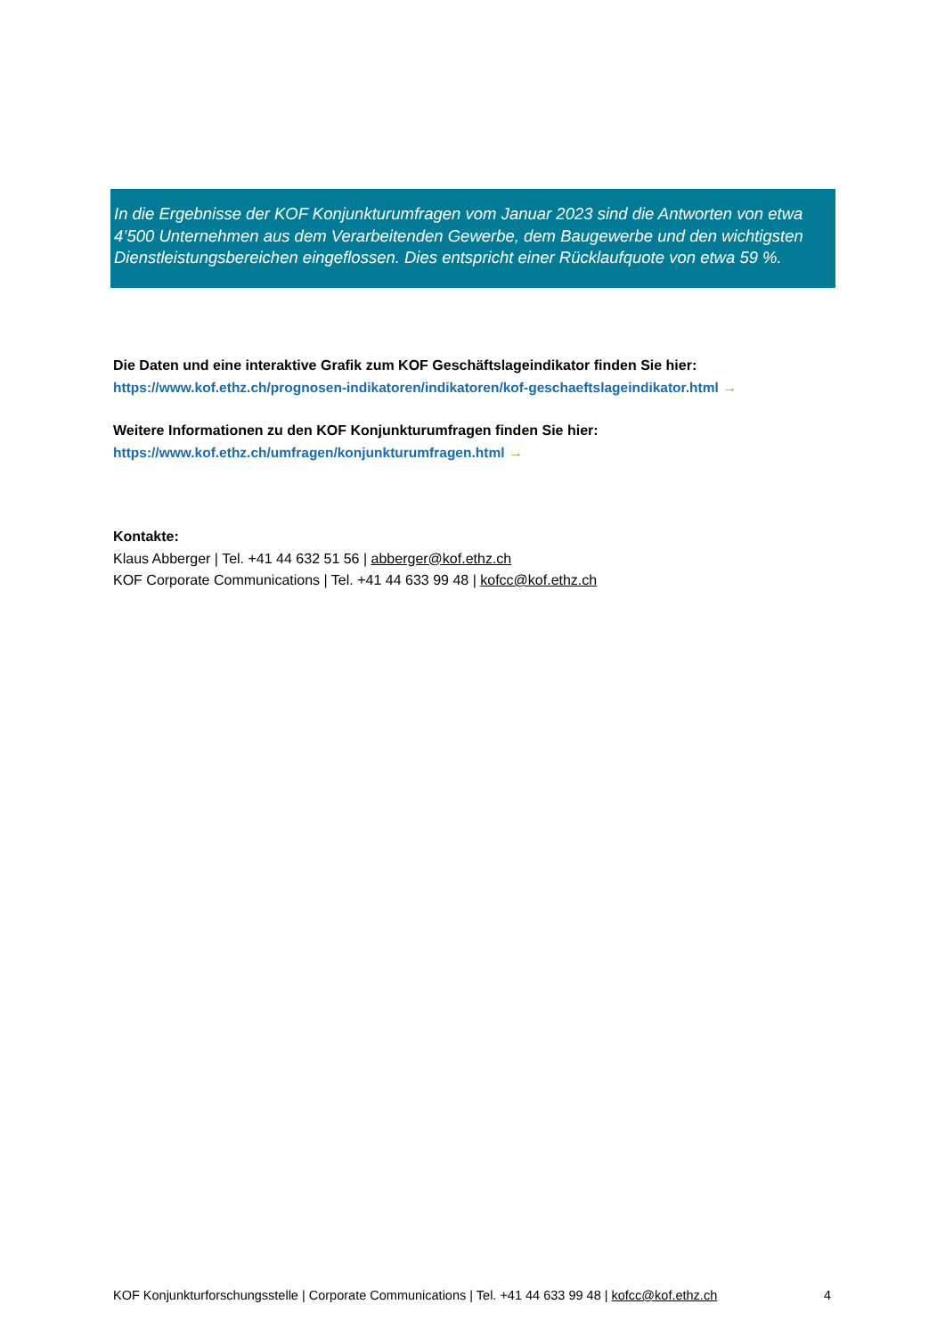In die Ergebnisse der KOF Konjunkturumfragen vom Januar 2023 sind die Antworten von etwa 4’500 Unternehmen aus dem Verarbeitenden Gewerbe, dem Baugewerbe und den wichtigsten Dienstleistungsbereichen eingeflossen. Dies entspricht einer Rücklaufquote von etwa 59 %.
Die Daten und eine interaktive Grafik zum KOF Geschäftslageindikator finden Sie hier:
https://www.kof.ethz.ch/prognosen-indikatoren/indikatoren/kof-geschaeftslageindikator.html →
Weitere Informationen zu den KOF Konjunkturumfragen finden Sie hier:
https://www.kof.ethz.ch/umfragen/konjunkturumfragen.html →
Kontakte:
Klaus Abberger | Tel. +41 44 632 51 56 | abberger@kof.ethz.ch
KOF Corporate Communications | Tel. +41 44 633 99 48 | kofcc@kof.ethz.ch
KOF Konjunkturforschungsstelle | Corporate Communications | Tel. +41 44 633 99 48 | kofcc@kof.ethz.ch 4